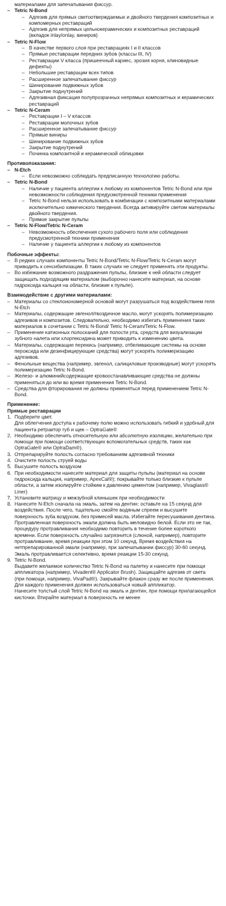материалами для запечатывания фиссур.
– Tetric N-Bond
– Адгезив для прямых светоотверждаемых и двойного твердения композитных и компомерных реставраций
– Адгезив для непрямых цельнокерамических и композитных реставраций (вкладок inlay/onlay, виниров)
– Tetric N-Flow
– В качестве первого слоя при реставрациях I и II классов
– Прямые реставрации передних зубов (классы III, IV)
– Реставрации V класса (пришеечный кариес, эрозия корня, клиновидные дефекты)
– Небольшие реставрации всех типов
– Расширенное запечатывание фиссур
– Шинирование подвижных зубов
– Закрытие поднутрений
– Адгезивная фиксация полупрозрачных непрямых композитных и керамических реставраций
– Tetric N-Ceram
– Реставрации I – V классов
– Реставрации молочных зубов
– Расширенное запечатывание фиссур
– Прямые виниры
– Шинирование подвижных зубов
– Закрытие поднутрений
– Починка композитной и керамической облицовки
Противопоказания:
– N-Etch
– Если невозможно соблюдать предписанную технологию работы.
– Tetric N-Bond
– Наличие у пациента аллергии к любому из компонентов Tetric N-Bond или при невозможности соблюдения предусмотренной техники применения
– Tetric N-Bond нельзя использовать в комбинации с композитными материалами исключительно химического твердения. Всегда активируйте светом материалы двойного твердения.
– Прямое закрытие пульпы
– Tetric N-Flow/Tetric N-Ceram
– Невозможность обеспечения сухого рабочего поля или соблюдения предусмотренной техники применения
– Наличие у пациента аллергии к любому из компонентов
Побочные эффекты:
– В редких случаях компоненты Tetric N-Bond/Tetric N-Flow/Tetric N-Ceram могут приводить к сенсибилизации. В таких случаях не следует применять эти продукты.
– Во избежание возможного раздражения пульпы, близкие к ней области следует защищать подходящим материалом (выборочно нанесите материал, на основе гидроксида кальция на области, близкие к пульпе).
Взаимодействие с другими материалами:
– Материалы со стеклоиономерной основой могут разрушаться под воздействием геля N-Etch
– Материалы, содержащие эвгенол/гвоздичное масло, могут ускорять полимеризацию адгезивов и композитов. Следовательно, необходимо избегать применения таких материалов в сочетании с Tetric N-Bond/ Tetric N-Ceram/Tetric N-Flow.
– Применение катионных полосканий для полости рта, средств для визуализации зубного налета или хлоргексидина может приводить к изменению цвета.
– Материалы, содержащие перекись (например, отбеливающие системы на основе пероксида или дезинфицирующие средства) могут ускорять полимеризацию адгезивов.
– Фенольные вещества (например, эвгенол, салициловые производные) могут ускорять полимеризацию Tetric N-Bond.
– Железо- и алюминийсодержащие кровоостанавливающие средства не должны применяться до или во время применения Tetric N-Bond.
– Средства для фторирования не должны применяться перед применением Tetric N-Bond.
Применение:
Прямые реставрации
1. Подберите цвет.
Для облегчения доступа к рабочему полю можно использовать гибкий и удобный для пациента ретрактор губ и щек – OptraGate®
2. Необходимо обеспечить относительную или абсолютную изоляцию, желательно при помощи при помощи соответствующих вспомогательных средств, таких как OptraGate® или OptraDam®).
3. Отпрепарируйте полость согласно требованиям адгезивной техники
4. Очистите полость струей воды
5. Высушите полость воздухом
6. При необходимости нанесите материал для защиты пульпы (материал на основе гидроксида кальция, например, ApexCal®); покрывайте только близкие к пульпе области, а затем изолируйте стойким к давлению цементом (например, Vivaglass® Liner)
7. Установите матрицу и межзубной клинышек при необходимости
8. Нанесите N-Etch сначала на эмаль, затем на дентин; оставьте на 15 секунд для воздействия. После чего, тщательно смойте водяным спреем и высушите поверхность зуба воздухом, без примесей масла. Избегайте пересушивания дентина. Протравленная поверхность эмали должна быть меловидно белой. Если это не так, процедуру протравливания необходимо повторить в течение более короткого времени. Если поверхность случайно загрязнится (слюной, например), повторите протравливание, время реакции при этом 10 секунд. Время воздействия на нетпрепарированной эмали (например, при запечатывании фиссур) 30-60 секунд. Эмаль протравливается селективно, время реакции 15-30 секунд.
9. Tetric N-Bond.
Выдавите желаемое количество Tetric N-Bond на палетку и нанесите при помощи аппликатора (например, Vivadent® Applicator Brush). Защищайте адгезив от света (при помощи, например, VivaPad®). Закрывайте флакон сразу же после применения. Для каждого применения должен использоваться новый аппликатор.
Нанесите толстый слой Tetric N-Bond на эмаль и дентин, при помощи прилагающейся кисточки. Втирайте материал в поверхность не менее